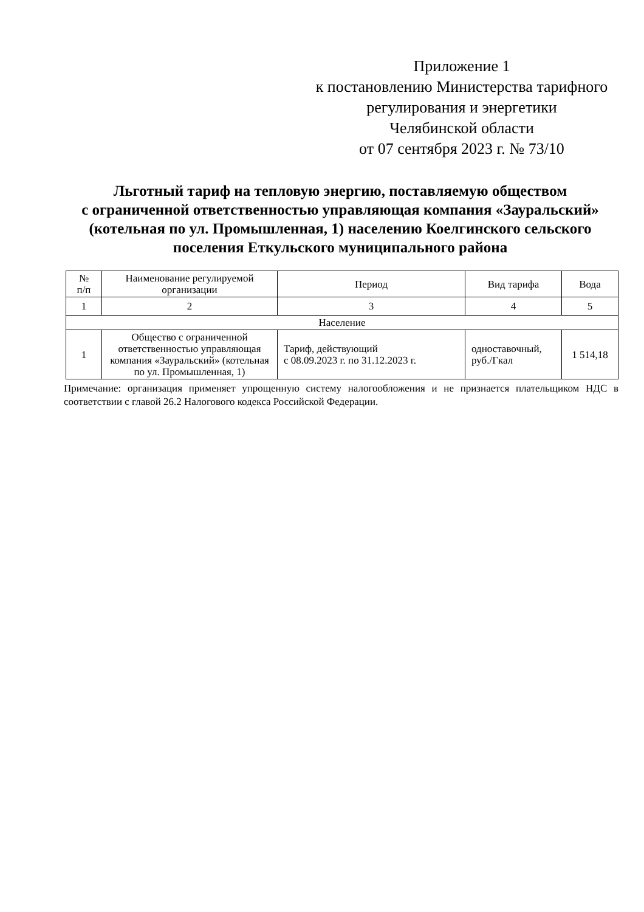Приложение 1
к постановлению Министерства тарифного
регулирования и энергетики
Челябинской области
от 07 сентября 2023 г. № 73/10
Льготный тариф на тепловую энергию, поставляемую обществом
с ограниченной ответственностью управляющая компания «Зауральский»
(котельная по ул. Промышленная, 1) населению Коелгинского сельского
поселения Еткульского муниципального района
| № п/п | Наименование регулируемой организации | Период | Вид тарифа | Вода |
| --- | --- | --- | --- | --- |
| 1 | 2 | 3 | 4 | 5 |
| Население | | | | |
| 1 | Общество с ограниченной ответственностью управляющая компания «Зауральский» (котельная по ул. Промышленная, 1) | Тариф, действующий с 08.09.2023 г. по 31.12.2023 г. | одноставочный, руб./Гкал | 1 514,18 |
Примечание: организация применяет упрощенную систему налогообложения и не признается плательщиком НДС в соответствии с главой 26.2 Налогового кодекса Российской Федерации.